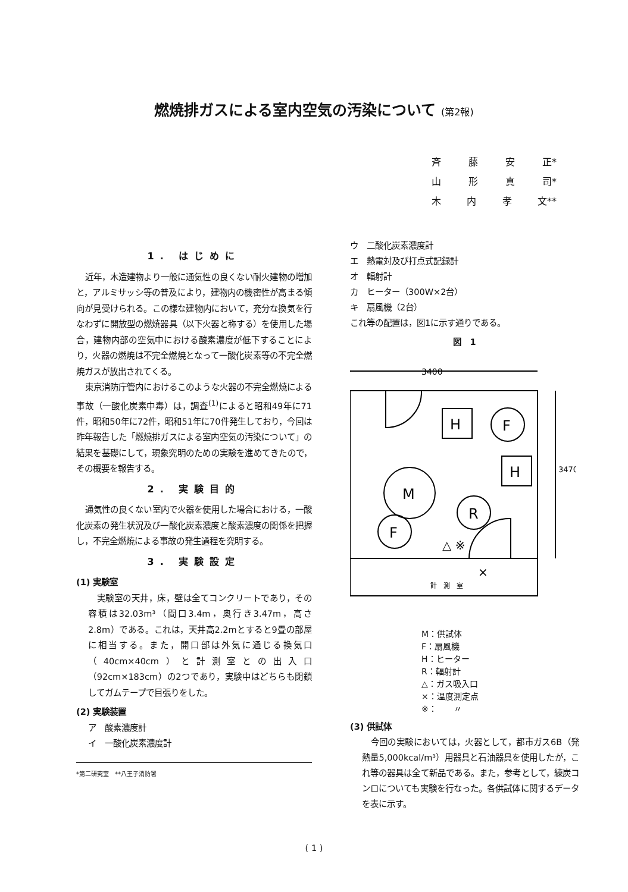燃焼排ガスによる室内空気の汚染について (第2報)
斉 藤 安 正*
山 形 真 司*
木 内 孝 文**
1. はじめに
近年，木造建物より一般に通気性の良くない耐火建物の増加と，アルミサッシ等の普及により，建物内の機密性が高まる傾向が見受けられる。この様な建物内において，充分な換気を行なわずに開放型の燃焼器具（以下火器と称する）を使用した場合，建物内部の空気中における酸素濃度が低下することにより，火器の燃焼は不完全燃焼となって一酸化炭素等の不完全燃焼ガスが放出されてくる。
東京消防庁管内におけるこのような火器の不完全燃焼による事故（一酸化炭素中毒）は，調査<sup>(1)</sup>によると昭和49年に71件，昭和50年に72件，昭和51年に70件発生しており，今回は昨年報告した「燃焼排ガスによる室内空気の汚染について」の結果を基礎にして，現象究明のための実験を進めてきたので，その概要を報告する。
2. 実験目的
通気性の良くない室内で火器を使用した場合における，一酸化炭素の発生状況及び一酸化炭素濃度と酸素濃度の関係を把握し，不完全燃焼による事故の発生過程を究明する。
3. 実験設定
(1) 実験室
実験室の天井，床，壁は全てコンクリートであり，その容積は32.03m³（間口3.4m，奥行き3.47m，高さ2.8m）である。これは，天井高2.2mとすると9畳の部屋に相当する。また，開口部は外気に通じる換気口（40cm×40cm）と計測室との出入口（92cm×183cm）の2つであり，実験中はどちらも閉鎖してガムテープで目張りをした。
(2) 実験装置
ア　酸素濃度計
イ　一酸化炭素濃度計
*第二研究室　**八王子消防署
ウ　二酸化炭素濃度計
エ　熱電対及び打点式記録計
オ　輻射計
カ　ヒーター（300W×2台）
キ　扇風機（2台）
これ等の配置は，図1に示す通りである。
図　1
3400
3470
H
F
H
M
R
F
△ ※
×
計　測　室
M：供試体
F：扇風機
H：ヒーター
R：輻射計
△：ガス吸入口
×：温度測定点
※：　　〃
(3) 供試体
今回の実験においては，火器として，都市ガス6B（発熱量5,000kcal/m³）用器具と石油器具を使用したが，これ等の器具は全て新品である。また，参考として，練炭コンロについても実験を行なった。各供試体に関するデータを表に示す。
( 1 )